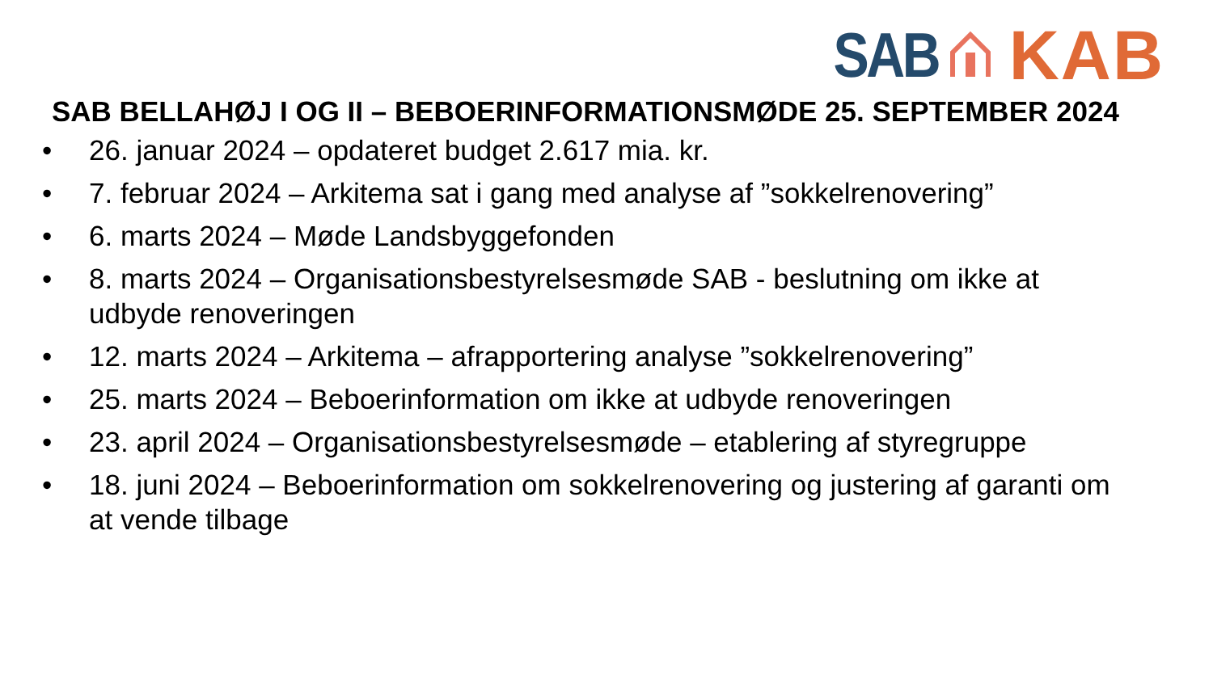SAB KAB
SAB BELLAHØJ I OG II – BEBOERINFORMATIONSMØDE 25. SEPTEMBER 2024
• 26. januar 2024 – opdateret budget 2.617 mia. kr.
• 7. februar 2024 – Arkitema sat i gang med analyse af ”sokkelrenovering”
• 6. marts 2024 – Møde Landsbyggefonden
• 8. marts 2024 – Organisationsbestyrelsesmøde SAB - beslutning om ikke at udbyde renoveringen
• 12. marts 2024 – Arkitema – afrapportering analyse ”sokkelrenovering”
• 25. marts 2024 – Beboerinformation om ikke at udbyde renoveringen
• 23. april 2024 – Organisationsbestyrelsesmøde – etablering af styregruppe
• 18. juni 2024 – Beboerinformation om sokkelrenovering og justering af garanti om at vende tilbage